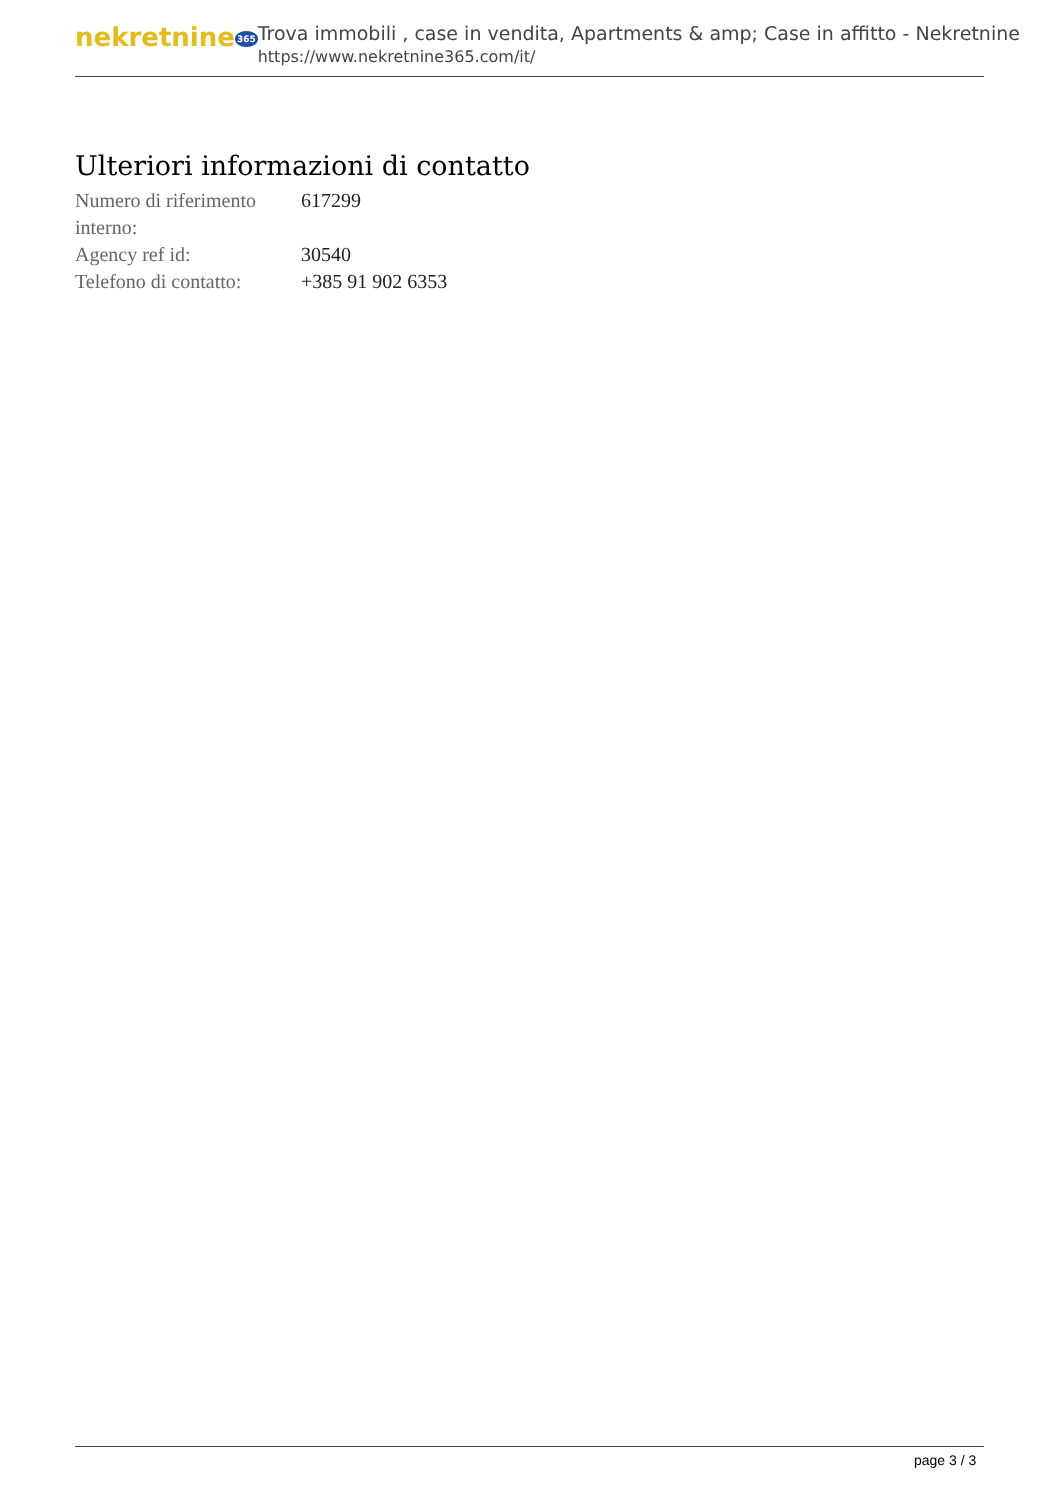nekretnine365
Trova immobili , case in vendita, Apartments & amp; Case in affitto - Nekretnine
https://www.nekretnine365.com/it/
Ulteriori informazioni di contatto
| Numero di riferimento interno: | 617299 |
| Agency ref id: | 30540 |
| Telefono di contatto: | +385 91 902 6353 |
page 3 / 3